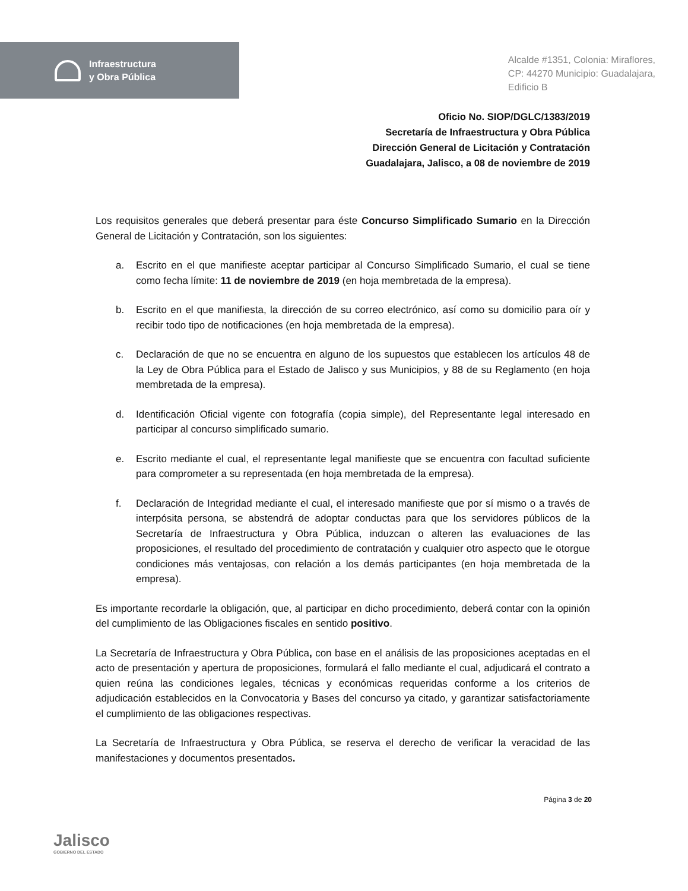Infraestructura
y Obra Pública
Alcalde #1351, Colonia: Miraflores,
CP: 44270 Municipio: Guadalajara,
Edificio B
Oficio No. SIOP/DGLC/1383/2019
Secretaría de Infraestructura y Obra Pública
Dirección General de Licitación y Contratación
Guadalajara, Jalisco, a 08 de noviembre de 2019
Los requisitos generales que deberá presentar para éste Concurso Simplificado Sumario en la Dirección General de Licitación y Contratación, son los siguientes:
a. Escrito en el que manifieste aceptar participar al Concurso Simplificado Sumario, el cual se tiene como fecha límite: 11 de noviembre de 2019 (en hoja membretada de la empresa).
b. Escrito en el que manifiesta, la dirección de su correo electrónico, así como su domicilio para oír y recibir todo tipo de notificaciones (en hoja membretada de la empresa).
c. Declaración de que no se encuentra en alguno de los supuestos que establecen los artículos 48 de la Ley de Obra Pública para el Estado de Jalisco y sus Municipios, y 88 de su Reglamento (en hoja membretada de la empresa).
d. Identificación Oficial vigente con fotografía (copia simple), del Representante legal interesado en participar al concurso simplificado sumario.
e. Escrito mediante el cual, el representante legal manifieste que se encuentra con facultad suficiente para comprometer a su representada (en hoja membretada de la empresa).
f. Declaración de Integridad mediante el cual, el interesado manifieste que por sí mismo o a través de interpósita persona, se abstendrá de adoptar conductas para que los servidores públicos de la Secretaría de Infraestructura y Obra Pública, induzcan o alteren las evaluaciones de las proposiciones, el resultado del procedimiento de contratación y cualquier otro aspecto que le otorgue condiciones más ventajosas, con relación a los demás participantes (en hoja membretada de la empresa).
Es importante recordarle la obligación, que, al participar en dicho procedimiento, deberá contar con la opinión del cumplimiento de las Obligaciones fiscales en sentido positivo.
La Secretaría de Infraestructura y Obra Pública, con base en el análisis de las proposiciones aceptadas en el acto de presentación y apertura de proposiciones, formulará el fallo mediante el cual, adjudicará el contrato a quien reúna las condiciones legales, técnicas y económicas requeridas conforme a los criterios de adjudicación establecidos en la Convocatoria y Bases del concurso ya citado, y garantizar satisfactoriamente el cumplimiento de las obligaciones respectivas.
La Secretaría de Infraestructura y Obra Pública, se reserva el derecho de verificar la veracidad de las manifestaciones y documentos presentados.
Jalisco
GOBIERNO DEL ESTADO
Página 3 de 20